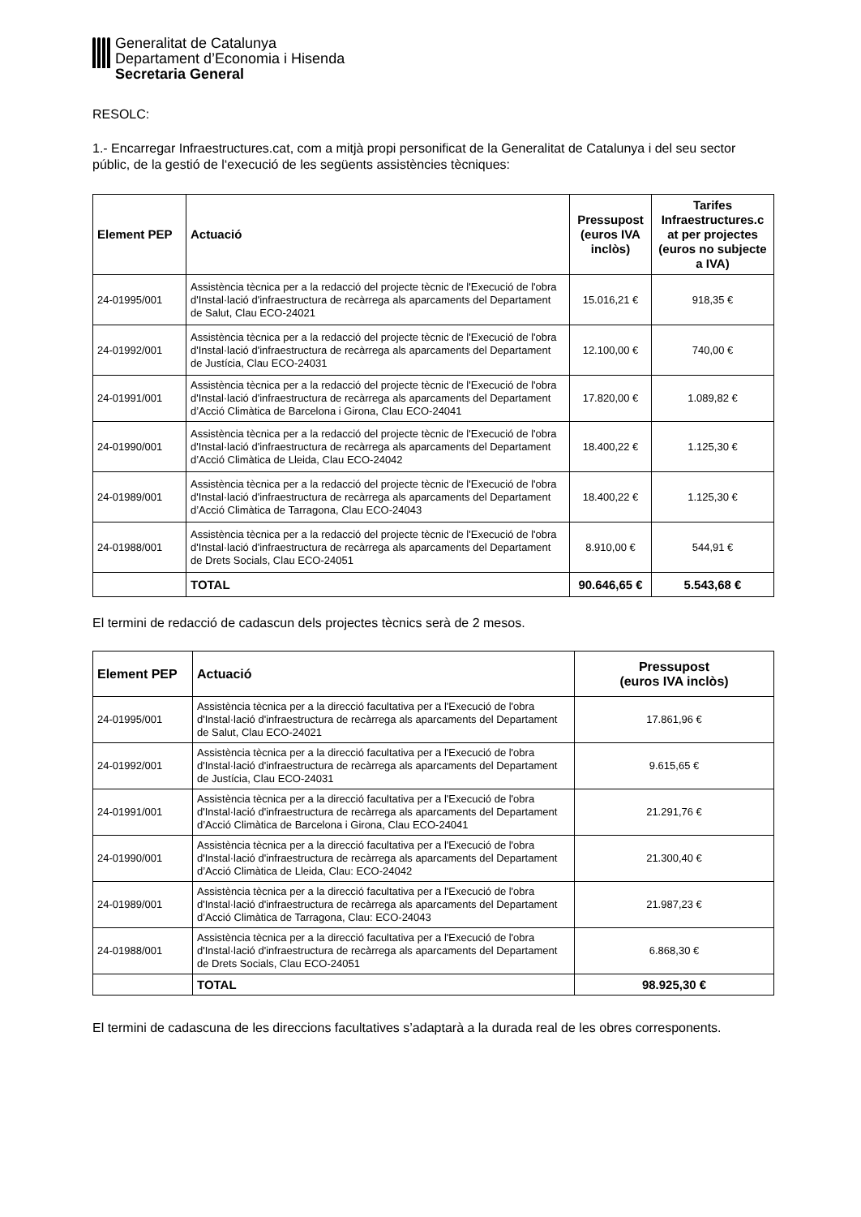Generalitat de Catalunya
Departament d’Economia i Hisenda
Secretaria General
RESOLC:
1.- Encarregar Infraestructures.cat, com a mitjà propi personificat de la Generalitat de Catalunya i del seu sector públic, de la gestió de l‘execució de les següents assistències tècniques:
| Element PEP | Actuació | Pressupost (euros IVA inclòs) | Tarifes Infraestructures.c at per projectes (euros no subjecte a IVA) |
| --- | --- | --- | --- |
| 24-01995/001 | Assistència tècnica per a la redacció del projecte tècnic de l'Execució de l'obra d'Instal·lació d'infraestructura de recàrrega als aparcaments del Departament de Salut, Clau ECO-24021 | 15.016,21 € | 918,35 € |
| 24-01992/001 | Assistència tècnica per a la redacció del projecte tècnic de l'Execució de l'obra d'Instal·lació d'infraestructura de recàrrega als aparcaments del Departament de Justícia, Clau ECO-24031 | 12.100,00 € | 740,00 € |
| 24-01991/001 | Assistència tècnica per a la redacció del projecte tècnic de l'Execució de l'obra d'Instal·lació d'infraestructura de recàrrega als aparcaments del Departament d’Acció Climàtica de Barcelona i Girona, Clau ECO-24041 | 17.820,00 € | 1.089,82 € |
| 24-01990/001 | Assistència tècnica per a la redacció del projecte tècnic de l'Execució de l'obra d'Instal·lació d'infraestructura de recàrrega als aparcaments del Departament d’Acció Climàtica de Lleida, Clau ECO-24042 | 18.400,22 € | 1.125,30 € |
| 24-01989/001 | Assistència tècnica per a la redacció del projecte tècnic de l'Execució de l'obra d'Instal·lació d'infraestructura de recàrrega als aparcaments del Departament d’Acció Climàtica de Tarragona, Clau ECO-24043 | 18.400,22 € | 1.125,30 € |
| 24-01988/001 | Assistència tècnica per a la redacció del projecte tècnic de l'Execució de l'obra d'Instal·lació d'infraestructura de recàrrega als aparcaments del Departament de Drets Socials, Clau ECO-24051 | 8.910,00 € | 544,91 € |
| | TOTAL | 90.646,65 € | 5.543,68 € |
El termini de redacció de cadascun dels projectes tècnics serà de 2 mesos.
| Element PEP | Actuació | Pressupost (euros IVA inclòs) |
| --- | --- | --- |
| 24-01995/001 | Assistència tècnica per a la direcció facultativa per a l'Execució de l'obra d'Instal·lació d'infraestructura de recàrrega als aparcaments del Departament de Salut, Clau ECO-24021 | 17.861,96 € |
| 24-01992/001 | Assistència tècnica per a la direcció facultativa per a l'Execució de l'obra d'Instal·lació d'infraestructura de recàrrega als aparcaments del Departament de Justícia, Clau ECO-24031 | 9.615,65 € |
| 24-01991/001 | Assistència tècnica per a la direcció facultativa per a l'Execució de l'obra d'Instal·lació d'infraestructura de recàrrega als aparcaments del Departament d’Acció Climàtica de Barcelona i Girona, Clau ECO-24041 | 21.291,76 € |
| 24-01990/001 | Assistència tècnica per a la direcció facultativa per a l'Execució de l'obra d'Instal·lació d'infraestructura de recàrrega als aparcaments del Departament d’Acció Climàtica de Lleida, Clau: ECO-24042 | 21.300,40 € |
| 24-01989/001 | Assistència tècnica per a la direcció facultativa per a l'Execució de l'obra d'Instal·lació d'infraestructura de recàrrega als aparcaments del Departament d’Acció Climàtica de Tarragona, Clau: ECO-24043 | 21.987,23 € |
| 24-01988/001 | Assistència tècnica per a la direcció facultativa per a l'Execució de l'obra d'Instal·lació d'infraestructura de recàrrega als aparcaments del Departament de Drets Socials, Clau ECO-24051 | 6.868,30 € |
| | TOTAL | 98.925,30 € |
El termini de cadascuna de les direccions facultatives s’adaptarà a la durada real de les obres corresponents.